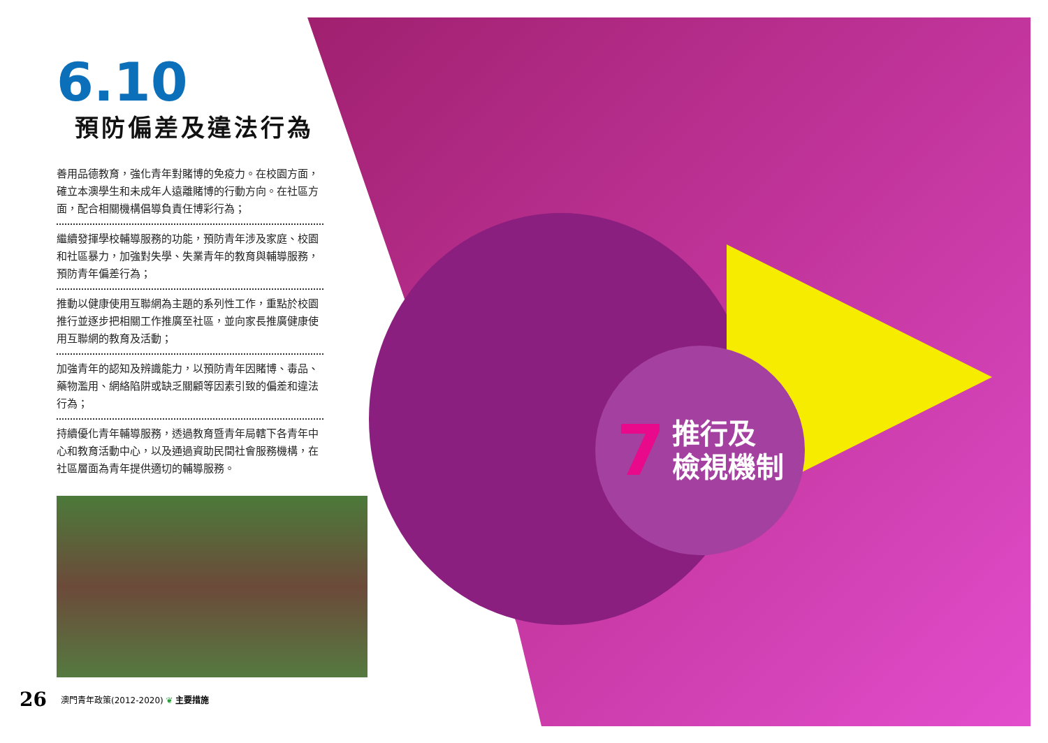6.10
預防偏差及違法行為
善用品德教育，強化青年對賭博的免疫力。在校園方面，確立本澳學生和未成年人遠離賭博的行動方向。在社區方面，配合相關機構倡導負責任博彩行為；
繼續發揮學校輔導服務的功能，預防青年涉及家庭、校園和社區暴力，加強對失學、失業青年的教育與輔導服務，預防青年偏差行為；
推動以健康使用互聯網為主題的系列性工作，重點於校園推行並逐步把相關工作推廣至社區，並向家長推廣健康使用互聯網的教育及活動；
加強青年的認知及辨識能力，以預防青年因賭博、毒品、藥物濫用、網絡陷阱或缺乏關顧等因素引致的偏差和違法行為；
持續優化青年輔導服務，透過教育暨青年局轄下各青年中心和教育活動中心，以及通過資助民間社會服務機構，在社區層面為青年提供適切的輔導服務。
7 推行及
檢視機制
26 澳門青年政策(2012-2020) ❦ 主要措施